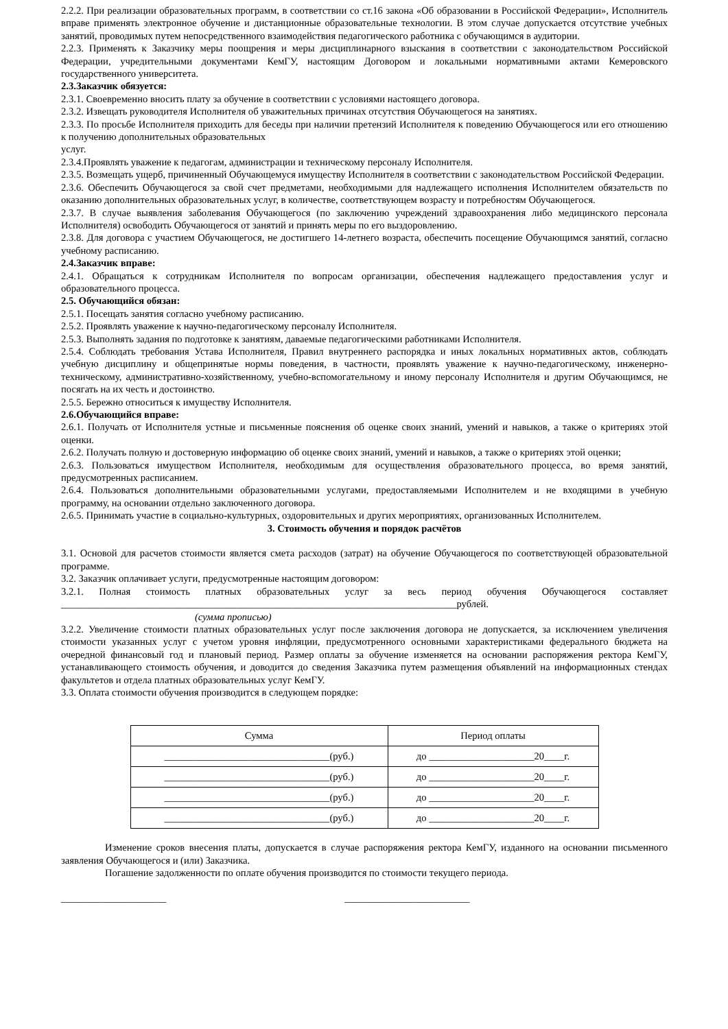2.2.2. При реализации образовательных программ, в соответствии со ст.16 закона «Об образовании в Российской Федерации», Исполнитель вправе применять электронное обучение и дистанционные образовательные технологии. В этом случае допускается отсутствие учебных занятий, проводимых путем непосредственного взаимодействия педагогического работника с обучающимся в аудитории.
2.2.3. Применять к Заказчику меры поощрения и меры дисциплинарного взыскания в соответствии с законодательством Российской Федерации, учредительными документами КемГУ, настоящим Договором и локальными нормативными актами Кемеровского государственного университета.
2.3.Заказчик обязуется:
2.3.1. Своевременно вносить плату за обучение в соответствии с условиями настоящего договора.
2.3.2. Извещать руководителя Исполнителя об уважительных причинах отсутствия Обучающегося на занятиях.
2.3.3. По просьбе Исполнителя приходить для беседы при наличии претензий Исполнителя к поведению Обучающегося или его отношению к получению дополнительных образовательных
услуг.
2.3.4.Проявлять уважение к педагогам, администрации и техническому персоналу Исполнителя.
2.3.5. Возмещать ущерб, причиненный Обучающемуся имуществу Исполнителя в соответствии с законодательством Российской Федерации.
2.3.6. Обеспечить Обучающегося за свой счет предметами, необходимыми для надлежащего исполнения Исполнителем обязательств по оказанию дополнительных образовательных услуг, в количестве, соответствующем возрасту и потребностям Обучающегося.
2.3.7. В случае выявления заболевания Обучающегося (по заключению учреждений здравоохранения либо медицинского персонала Исполнителя) освободить Обучающегося от занятий и принять меры по его выздоровлению.
2.3.8. Для договора с участием Обучающегося, не достигшего 14-летнего возраста, обеспечить посещение Обучающимся занятий, согласно учебному расписанию.
2.4.Заказчик вправе:
2.4.1. Обращаться к сотрудникам Исполнителя по вопросам организации, обеспечения надлежащего предоставления услуг и образовательного процесса.
2.5. Обучающийся обязан:
2.5.1. Посещать занятия согласно учебному расписанию.
2.5.2. Проявлять уважение к научно-педагогическому персоналу Исполнителя.
2.5.3. Выполнять задания по подготовке к занятиям, даваемые педагогическими работниками Исполнителя.
2.5.4. Соблюдать требования Устава Исполнителя, Правил внутреннего распорядка и иных локальных нормативных актов, соблюдать учебную дисциплину и общепринятые нормы поведения, в частности, проявлять уважение к научно-педагогическому, инженерно-техническому, административно-хозяйственному, учебно-вспомогательному и иному персоналу Исполнителя и другим Обучающимся, не посягать на их честь и достоинство.
2.5.5. Бережно относиться к имуществу Исполнителя.
2.6.Обучающийся вправе:
2.6.1. Получать от Исполнителя устные и письменные пояснения об оценке своих знаний, умений и навыков, а также о критериях этой оценки.
2.6.2. Получать полную и достоверную информацию об оценке своих знаний, умений и навыков, а также о критериях этой оценки;
2.6.3. Пользоваться имуществом Исполнителя, необходимым для осуществления образовательного процесса, во время занятий, предусмотренных расписанием.
2.6.4. Пользоваться дополнительными образовательными услугами, предоставляемыми Исполнителем и не входящими в учебную программу, на основании отдельно заключенного договора.
2.6.5. Принимать участие в социально-культурных, оздоровительных и других мероприятиях, организованных Исполнителем.
3. Стоимость обучения и порядок расчётов
3.1. Основой для расчетов стоимости является смета расходов (затрат) на обучение Обучающегося по соответствующей образовательной программе.
3.2. Заказчик оплачивает услуги, предусмотренные настоящим договором:
3.2.1. Полная стоимость платных образовательных услуг за весь период обучения Обучающегося составляет _______________________________________________________________________________рублей.
(сумма прописью)
3.2.2. Увеличение стоимости платных образовательных услуг после заключения договора не допускается, за исключением увеличения стоимости указанных услуг с учетом уровня инфляции, предусмотренного основными характеристиками федерального бюджета на очередной финансовый год и плановый период. Размер оплаты за обучение изменяется на основании распоряжения ректора КемГУ, устанавливающего стоимость обучения, и доводится до сведения Заказчика путем размещения объявлений на информационных стендах факультетов и отдела платных образовательных услуг КемГУ.
3.3. Оплата стоимости обучения производится в следующем порядке:
| Сумма | Период оплаты |
| _________________________________(руб.) | до _____________________20____г. |
| _________________________________(руб.) | до _____________________20____г. |
| _________________________________(руб.) | до _____________________20____г. |
| _________________________________(руб.) | до _____________________20____г. |
Изменение сроков внесения платы, допускается в случае распоряжения ректора КемГУ, изданного на основании письменного заявления Обучающегося и (или) Заказчика.
Погашение задолженности по оплате обучения производится по стоимости текущего периода.
_____________________ _________________________